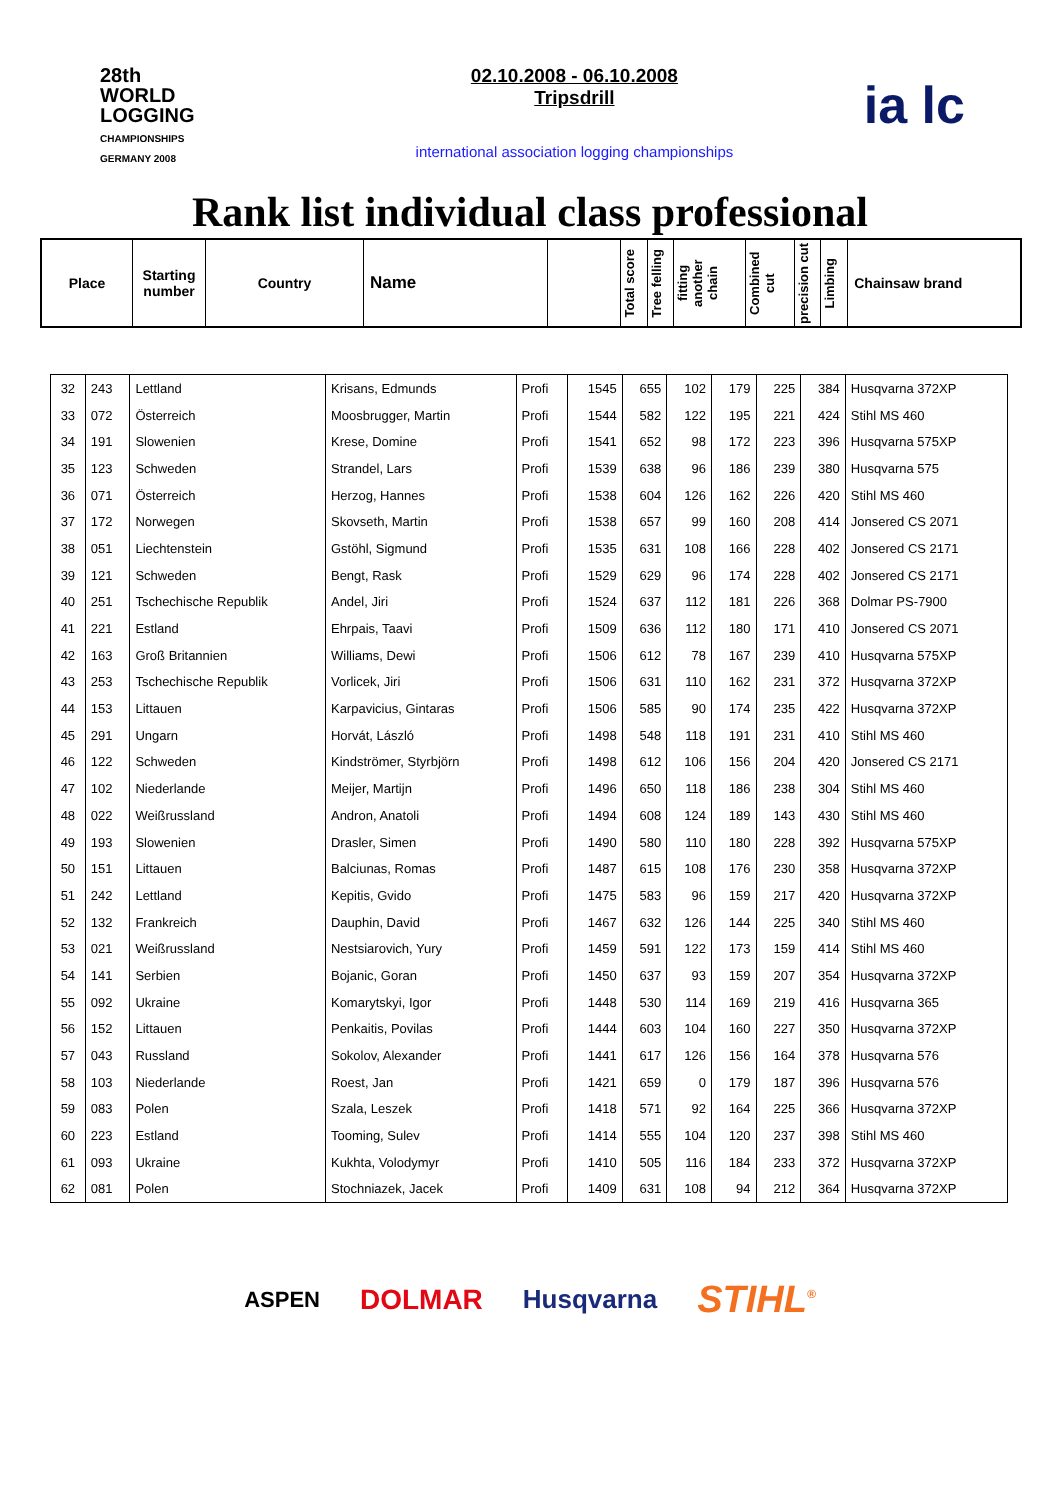28th
WORLD
LOGGING
CHAMPIONSHIPS
GERMANY 2008
02.10.2008 - 06.10.2008
Tripsdrill
international association logging championships
ia lc
Rank list individual class professional
| Place | Starting number | Country | Name | | Total score | Tree felling | fitting another chain | Combined cut | precision cut | Limbing | Chainsaw brand |
| 32 | 243 | Lettland | Krisans, Edmunds | Profi | 1545 | 655 | 102 | 179 | 225 | 384 | Husqvarna 372XP |
| 33 | 072 | Österreich | Moosbrugger, Martin | Profi | 1544 | 582 | 122 | 195 | 221 | 424 | Stihl MS 460 |
| 34 | 191 | Slowenien | Krese, Domine | Profi | 1541 | 652 | 98 | 172 | 223 | 396 | Husqvarna 575XP |
| 35 | 123 | Schweden | Strandel, Lars | Profi | 1539 | 638 | 96 | 186 | 239 | 380 | Husqvarna 575 |
| 36 | 071 | Österreich | Herzog, Hannes | Profi | 1538 | 604 | 126 | 162 | 226 | 420 | Stihl MS 460 |
| 37 | 172 | Norwegen | Skovseth, Martin | Profi | 1538 | 657 | 99 | 160 | 208 | 414 | Jonsered CS 2071 |
| 38 | 051 | Liechtenstein | Gstöhl, Sigmund | Profi | 1535 | 631 | 108 | 166 | 228 | 402 | Jonsered CS 2171 |
| 39 | 121 | Schweden | Bengt, Rask | Profi | 1529 | 629 | 96 | 174 | 228 | 402 | Jonsered CS 2171 |
| 40 | 251 | Tschechische Republik | Andel, Jiri | Profi | 1524 | 637 | 112 | 181 | 226 | 368 | Dolmar PS-7900 |
| 41 | 221 | Estland | Ehrpais, Taavi | Profi | 1509 | 636 | 112 | 180 | 171 | 410 | Jonsered CS 2071 |
| 42 | 163 | Groß Britannien | Williams, Dewi | Profi | 1506 | 612 | 78 | 167 | 239 | 410 | Husqvarna 575XP |
| 43 | 253 | Tschechische Republik | Vorlicek, Jiri | Profi | 1506 | 631 | 110 | 162 | 231 | 372 | Husqvarna 372XP |
| 44 | 153 | Littauen | Karpavicius, Gintaras | Profi | 1506 | 585 | 90 | 174 | 235 | 422 | Husqvarna 372XP |
| 45 | 291 | Ungarn | Horvát, László | Profi | 1498 | 548 | 118 | 191 | 231 | 410 | Stihl MS 460 |
| 46 | 122 | Schweden | Kindströmer, Styrbjörn | Profi | 1498 | 612 | 106 | 156 | 204 | 420 | Jonsered CS 2171 |
| 47 | 102 | Niederlande | Meijer, Martijn | Profi | 1496 | 650 | 118 | 186 | 238 | 304 | Stihl MS 460 |
| 48 | 022 | Weißrussland | Andron, Anatoli | Profi | 1494 | 608 | 124 | 189 | 143 | 430 | Stihl MS 460 |
| 49 | 193 | Slowenien | Drasler, Simen | Profi | 1490 | 580 | 110 | 180 | 228 | 392 | Husqvarna 575XP |
| 50 | 151 | Littauen | Balciunas, Romas | Profi | 1487 | 615 | 108 | 176 | 230 | 358 | Husqvarna 372XP |
| 51 | 242 | Lettland | Kepitis, Gvido | Profi | 1475 | 583 | 96 | 159 | 217 | 420 | Husqvarna 372XP |
| 52 | 132 | Frankreich | Dauphin, David | Profi | 1467 | 632 | 126 | 144 | 225 | 340 | Stihl MS 460 |
| 53 | 021 | Weißrussland | Nestsiarovich, Yury | Profi | 1459 | 591 | 122 | 173 | 159 | 414 | Stihl MS 460 |
| 54 | 141 | Serbien | Bojanic, Goran | Profi | 1450 | 637 | 93 | 159 | 207 | 354 | Husqvarna 372XP |
| 55 | 092 | Ukraine | Komarytskyi, Igor | Profi | 1448 | 530 | 114 | 169 | 219 | 416 | Husqvarna 365 |
| 56 | 152 | Littauen | Penkaitis, Povilas | Profi | 1444 | 603 | 104 | 160 | 227 | 350 | Husqvarna 372XP |
| 57 | 043 | Russland | Sokolov, Alexander | Profi | 1441 | 617 | 126 | 156 | 164 | 378 | Husqvarna 576 |
| 58 | 103 | Niederlande | Roest, Jan | Profi | 1421 | 659 | 0 | 179 | 187 | 396 | Husqvarna 576 |
| 59 | 083 | Polen | Szala, Leszek | Profi | 1418 | 571 | 92 | 164 | 225 | 366 | Husqvarna 372XP |
| 60 | 223 | Estland | Tooming, Sulev | Profi | 1414 | 555 | 104 | 120 | 237 | 398 | Stihl MS 460 |
| 61 | 093 | Ukraine | Kukhta, Volodymyr | Profi | 1410 | 505 | 116 | 184 | 233 | 372 | Husqvarna 372XP |
| 62 | 081 | Polen | Stochniazek, Jacek | Profi | 1409 | 631 | 108 | 94 | 212 | 364 | Husqvarna 372XP |
ASPEN DOLMAR Husqvarna STIHL<sup>®</sup>